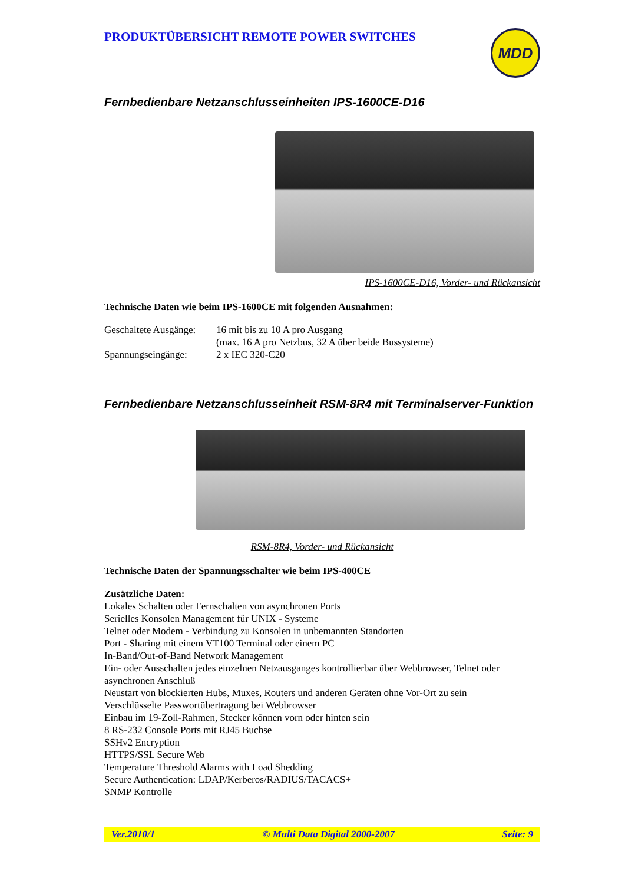PRODUKTÜBERSICHT REMOTE POWER SWITCHES
MDD
Fernbedienbare Netzanschlusseinheiten IPS-1600CE-D16
IPS-1600CE-D16, Vorder- und Rückansicht
Technische Daten wie beim IPS-1600CE mit folgenden Ausnahmen:
Geschaltete Ausgänge:
16 mit bis zu 10 A pro Ausgang
(max. 16 A pro Netzbus, 32 A über beide Bussysteme)
Spannungseingänge:
2 x IEC 320-C20
Fernbedienbare Netzanschlusseinheit RSM-8R4 mit Terminalserver-Funktion
RSM-8R4, Vorder- und Rückansicht
Technische Daten der Spannungsschalter wie beim IPS-400CE
Zusätzliche Daten:
Lokales Schalten oder Fernschalten von asynchronen Ports
Serielles Konsolen Management für UNIX - Systeme
Telnet oder Modem - Verbindung zu Konsolen in unbemannten Standorten
Port - Sharing mit einem VT100 Terminal oder einem PC
In-Band/Out-of-Band Network Management
Ein- oder Ausschalten jedes einzelnen Netzausganges kontrollierbar über Webbrowser, Telnet oder asynchronen Anschluß
Neustart von blockierten Hubs, Muxes, Routers und anderen Geräten ohne Vor-Ort zu sein
Verschlüsselte Passwortübertragung bei Webbrowser
Einbau im 19-Zoll-Rahmen, Stecker können vorn oder hinten sein
8 RS-232 Console Ports mit RJ45 Buchse
SSHv2 Encryption
HTTPS/SSL Secure Web
Temperature Threshold Alarms with Load Shedding
Secure Authentication: LDAP/Kerberos/RADIUS/TACACS+
SNMP Kontrolle
Ver.2010/1 © Multi Data Digital 2000-2007 Seite: 9